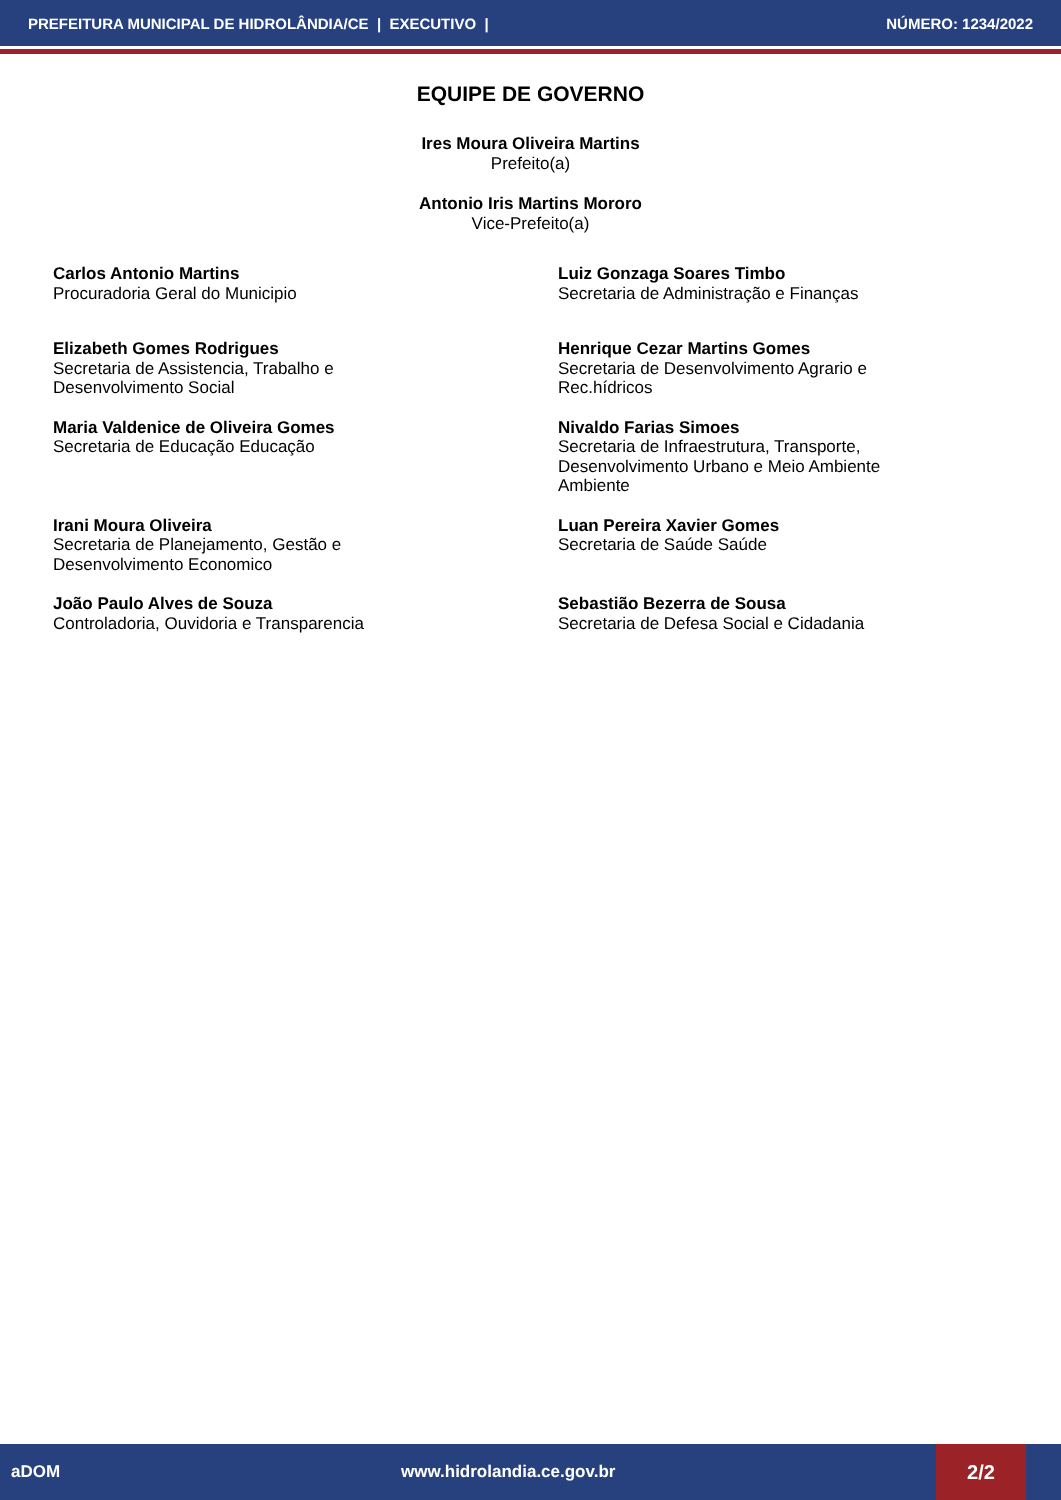PREFEITURA MUNICIPAL DE HIDROLÂNDIA/CE | EXECUTIVO | NÚMERO: 1234/2022
EQUIPE DE GOVERNO
Ires Moura Oliveira Martins
Prefeito(a)
Antonio Iris Martins Mororo
Vice-Prefeito(a)
Carlos Antonio Martins
Procuradoria Geral do Municipio
Luiz Gonzaga Soares Timbo
Secretaria de Administração e Finanças
Elizabeth Gomes Rodrigues
Secretaria de Assistencia, Trabalho e
Desenvolvimento Social
Henrique Cezar Martins Gomes
Secretaria de Desenvolvimento Agrario e
Rec.hídricos
Maria Valdenice de Oliveira Gomes
Secretaria de Educação Educação
Nivaldo Farias Simoes
Secretaria de Infraestrutura, Transporte,
Desenvolvimento Urbano e Meio Ambiente
Ambiente
Irani Moura Oliveira
Secretaria de Planejamento, Gestão e
Desenvolvimento Economico
Luan Pereira Xavier Gomes
Secretaria de Saúde Saúde
João Paulo Alves de Souza
Controladoria, Ouvidoria e Transparencia
Sebastião Bezerra de Sousa
Secretaria de Defesa Social e Cidadania
aDOM www.hidrolandia.ce.gov.br 2/2